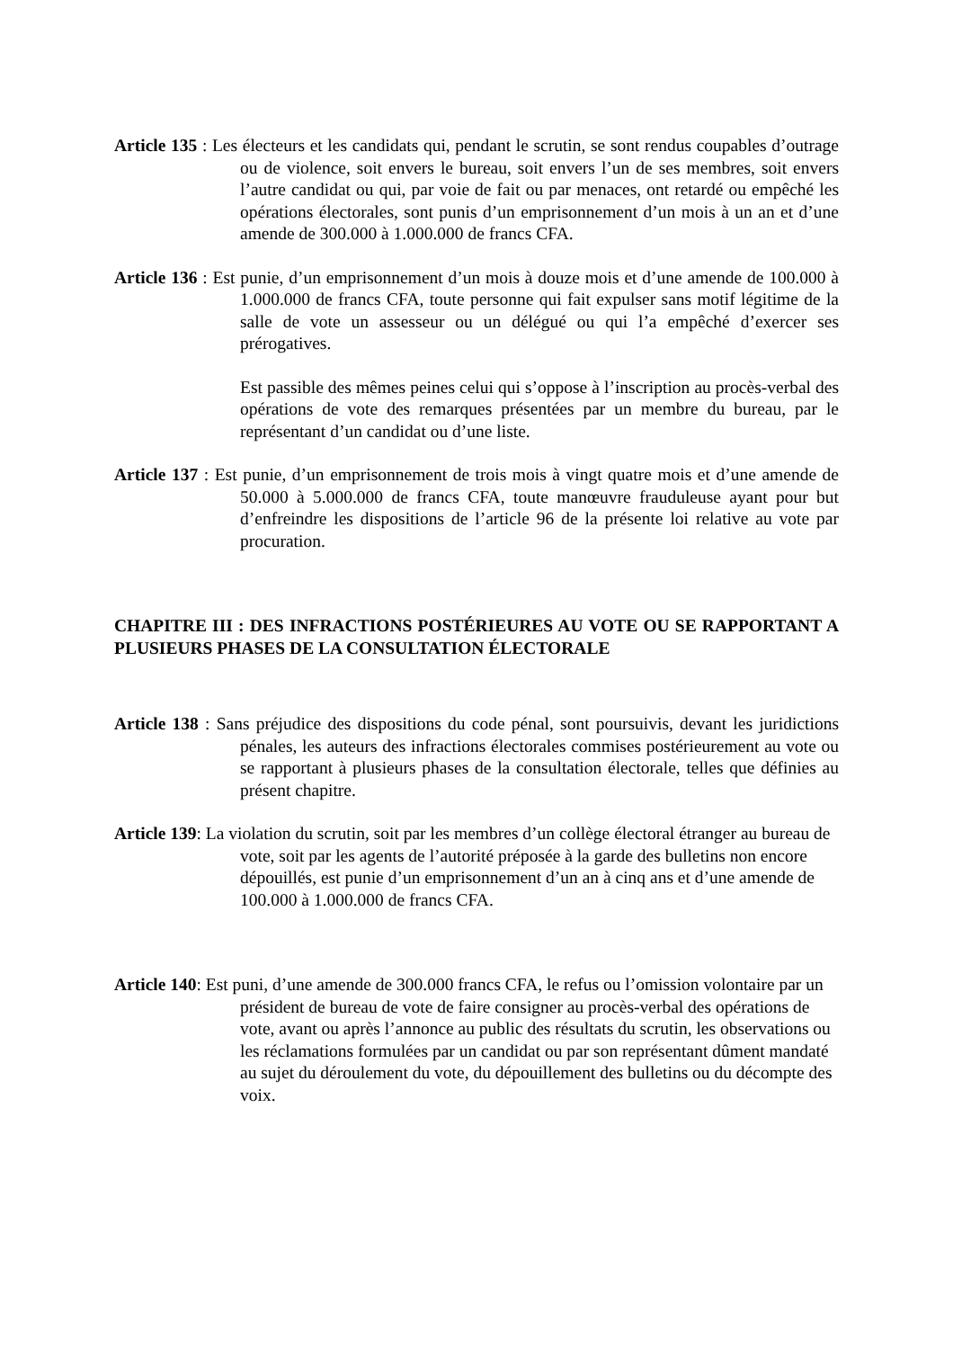Article 135 : Les électeurs et les candidats qui, pendant le scrutin, se sont rendus coupables d’outrage ou de violence, soit envers le bureau, soit envers l’un de ses membres, soit envers l’autre candidat ou qui, par voie de fait ou par menaces, ont retardé ou empêché les opérations électorales, sont punis d’un emprisonnement d’un mois à un an et d’une amende de 300.000 à 1.000.000 de francs CFA.
Article 136 : Est punie, d’un emprisonnement d’un mois à douze mois et d’une amende de 100.000 à 1.000.000 de francs CFA, toute personne qui fait expulser sans motif légitime de la salle de vote un assesseur ou un délégué ou qui l’a empêché d’exercer ses prérogatives.
Est passible des mêmes peines celui qui s’oppose à l’inscription au procès-verbal des opérations de vote des remarques présentées par un membre du bureau, par le représentant d’un candidat ou d’une liste.
Article 137 : Est punie, d’un emprisonnement de trois mois à vingt quatre mois et d’une amende de 50.000 à 5.000.000 de francs CFA, toute manœuvre frauduleuse ayant pour but d’enfreindre les dispositions de l’article 96 de la présente loi relative au vote par procuration.
CHAPITRE III : DES INFRACTIONS POSTÉRIEURES AU VOTE OU SE RAPPORTANT A PLUSIEURS PHASES DE LA CONSULTATION ÉLECTORALE
Article 138 : Sans préjudice des dispositions du code pénal, sont poursuivis, devant les juridictions pénales, les auteurs des infractions électorales commises postérieurement au vote ou se rapportant à plusieurs phases de la consultation électorale, telles que définies au présent chapitre.
Article 139: La violation du scrutin, soit par les membres d’un collège électoral étranger au bureau de vote, soit par les agents de l’autorité préposée à la garde des bulletins non encore dépouillés, est punie d’un emprisonnement d’un an à cinq ans et d’une amende de 100.000 à 1.000.000 de francs CFA.
Article 140: Est puni, d’une amende de 300.000 francs CFA, le refus ou l’omission volontaire par un président de bureau de vote de faire consigner au procès-verbal des opérations de vote, avant ou après l’annonce au public des résultats du scrutin, les observations ou les réclamations formulées par un candidat ou par son représentant dûment mandaté au sujet du déroulement du vote, du dépouillement des bulletins ou du décompte des voix.